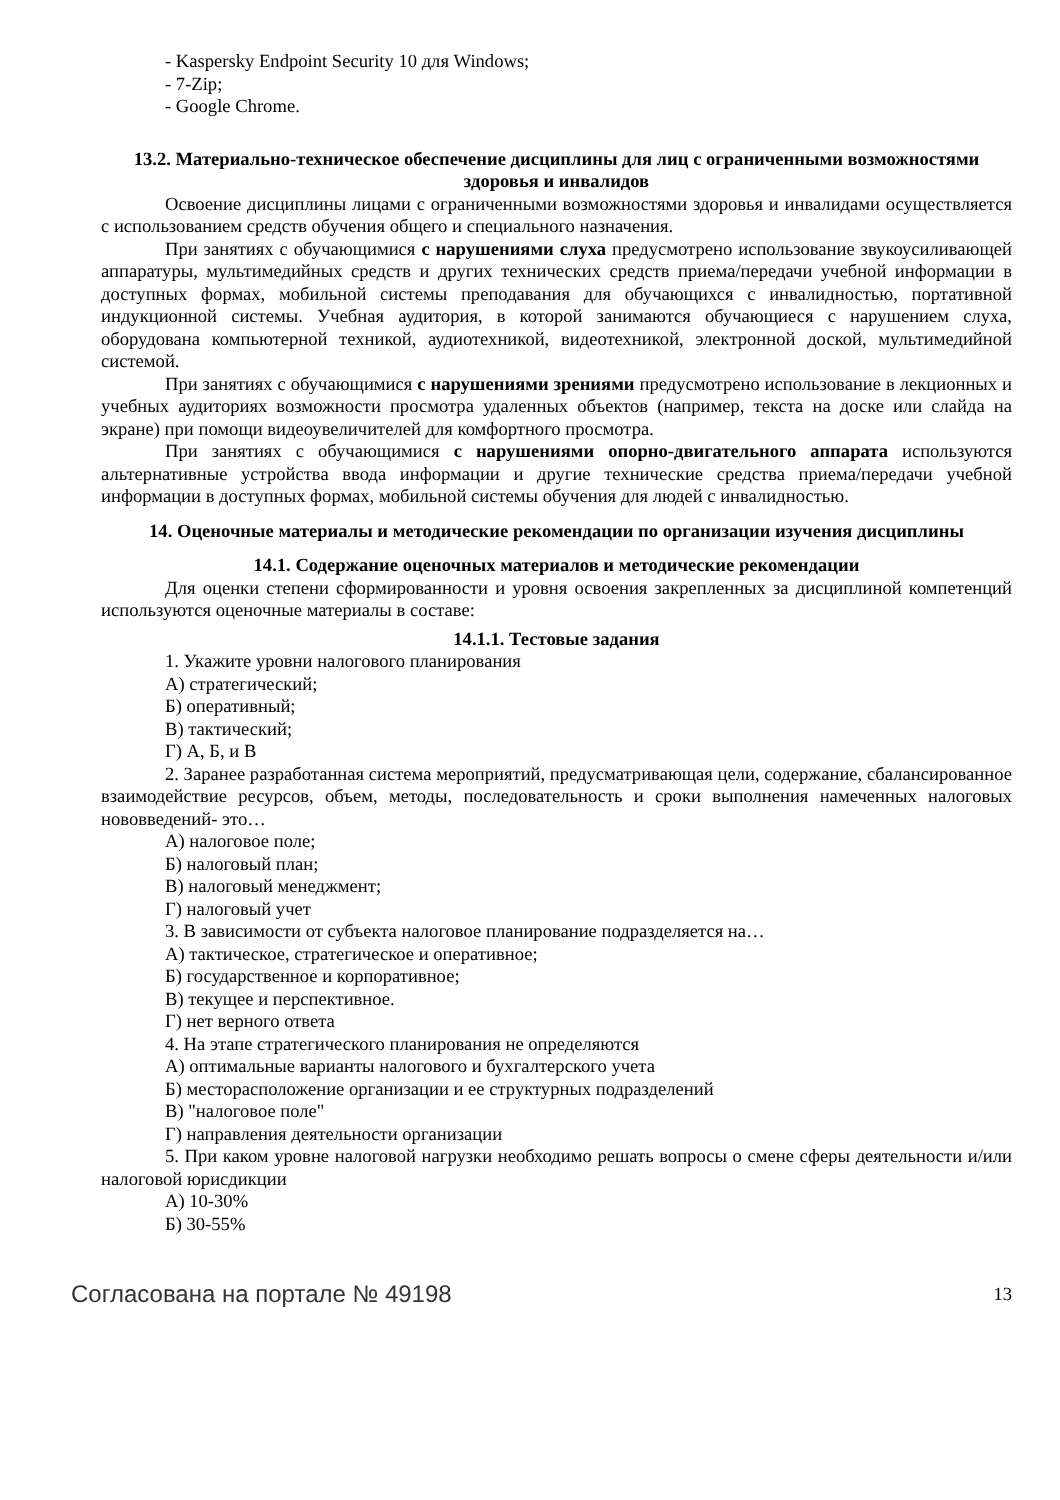- Kaspersky Endpoint Security 10 для Windows;
- 7-Zip;
- Google Chrome.
13.2. Материально-техническое обеспечение дисциплины для лиц с ограниченными возможностями здоровья и инвалидов
Освоение дисциплины лицами с ограниченными возможностями здоровья и инвалидами осуществляется с использованием средств обучения общего и специального назначения.
При занятиях с обучающимися с нарушениями слуха предусмотрено использование звукоусиливающей аппаратуры, мультимедийных средств и других технических средств приема/передачи учебной информации в доступных формах, мобильной системы преподавания для обучающихся с инвалидностью, портативной индукционной системы. Учебная аудитория, в которой занимаются обучающиеся с нарушением слуха, оборудована компьютерной техникой, аудиотехникой, видеотехникой, электронной доской, мультимедийной системой.
При занятиях с обучающимися с нарушениями зрениями предусмотрено использование в лекционных и учебных аудиториях возможности просмотра удаленных объектов (например, текста на доске или слайда на экране) при помощи видеоувеличителей для комфортного просмотра.
При занятиях с обучающимися с нарушениями опорно-двигательного аппарата используются альтернативные устройства ввода информации и другие технические средства приема/передачи учебной информации в доступных формах, мобильной системы обучения для людей с инвалидностью.
14. Оценочные материалы и методические рекомендации по организации изучения дисциплины
14.1. Содержание оценочных материалов и методические рекомендации
Для оценки степени сформированности и уровня освоения закрепленных за дисциплиной компетенций используются оценочные материалы в составе:
14.1.1. Тестовые задания
1. Укажите уровни налогового планирования
А) стратегический;
Б) оперативный;
В) тактический;
Г) А, Б, и В
2. Заранее разработанная система мероприятий, предусматривающая цели, содержание, сбалансированное взаимодействие ресурсов, объем, методы, последовательность и сроки выполнения намеченных налоговых нововведений- это…
А) налоговое поле;
Б) налоговый план;
В) налоговый менеджмент;
Г) налоговый учет
3. В зависимости от субъекта налоговое планирование подразделяется на…
А) тактическое, стратегическое и оперативное;
Б) государственное и корпоративное;
В) текущее и перспективное.
Г) нет верного ответа
4. На этапе стратегического планирования не определяются
А) оптимальные варианты налогового и бухгалтерского учета
Б) месторасположение организации и ее структурных подразделений
В) "налоговое поле"
Г) направления деятельности организации
5. При каком уровне налоговой нагрузки необходимо решать вопросы о смене сферы деятельности и/или налоговой юрисдикции
А) 10-30%
Б) 30-55%
Согласована на портале № 49198 13